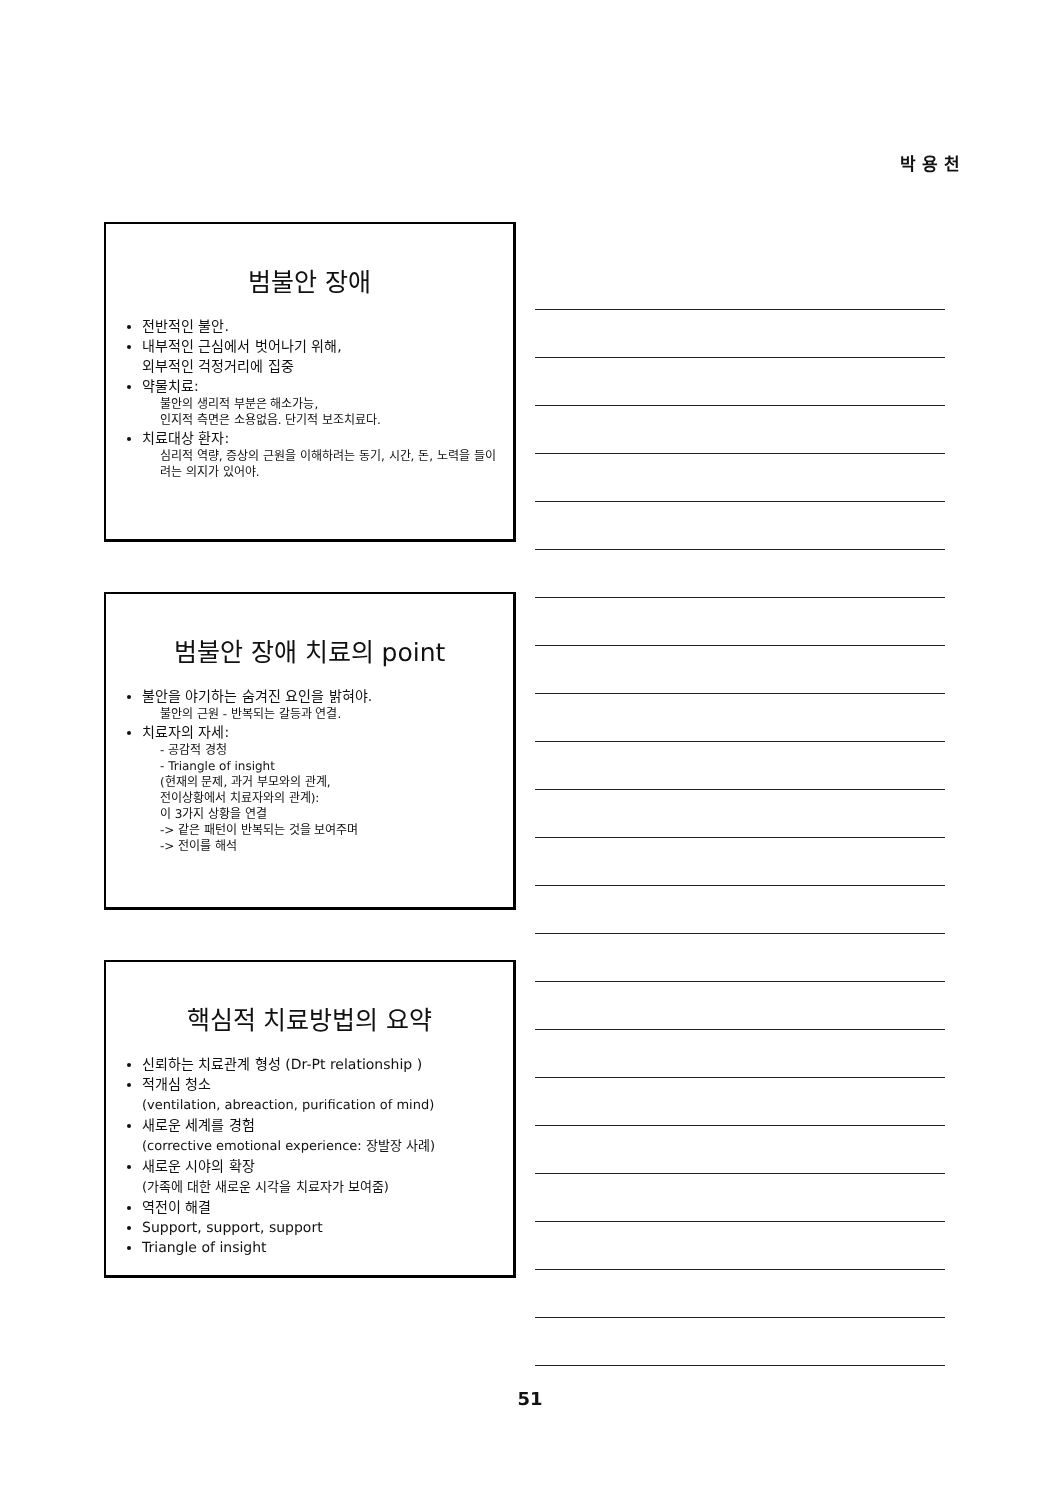박 용 천
범불안 장애
전반적인 불안.
내부적인 근심에서 벗어나기 위해,
외부적인 걱정거리에 집중
약물치료:
불안의 생리적 부분은 해소가능,
인지적 측면은 소용없음. 단기적 보조치료다.
치료대상 환자:
심리적 역량, 증상의 근원을 이해하려는 동기, 시간, 돈, 노력을 들이려는 의지가 있어야.
범불안 장애 치료의 point
불안을 야기하는 숨겨진 요인을 밝혀야.
불안의 근원 - 반복되는 갈등과 연결.
치료자의 자세:
- 공감적 경청
- Triangle of insight
(현재의 문제, 과거 부모와의 관계,
전이상황에서 치료자와의 관계):
이 3가지 상황을 연결
-> 같은 패턴이 반복되는 것을 보여주며
-> 전이를 해석
핵심적 치료방법의 요약
신뢰하는 치료관계 형성 (Dr-Pt relationship )
적개심 청소
(ventilation, abreaction, purification of mind)
새로운 세계를 경험
(corrective emotional experience: 장발장 사례)
새로운 시야의 확장
(가족에 대한 새로운 시각을 치료자가 보여줌)
역전이 해결
Support, support, support
Triangle of insight
51